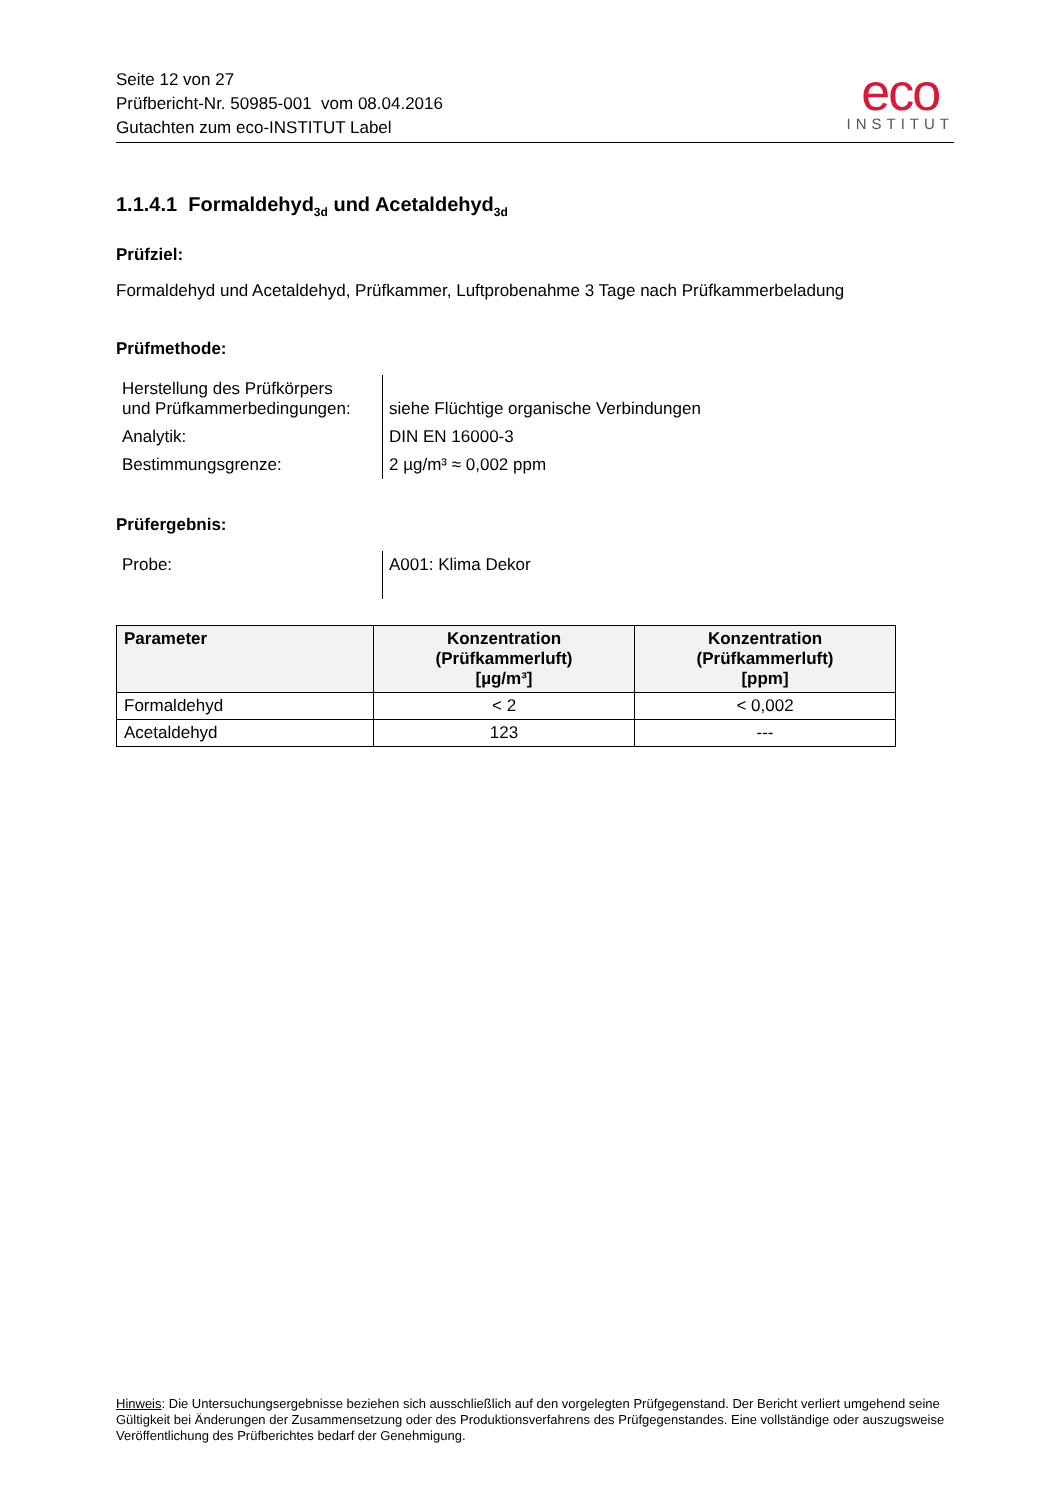Seite 12 von 27
Prüfbericht-Nr. 50985-001 vom 08.04.2016
Gutachten zum eco-INSTITUT Label
eco
INSTITUT
1.1.4.1 Formaldehyd<sub>3d</sub> und Acetaldehyd<sub>3d</sub>
Prüfziel:
Formaldehyd und Acetaldehyd, Prüfkammer, Luftprobenahme 3 Tage nach Prüfkammerbeladung
Prüfmethode:
| Herstellung des Prüfkörpers und Prüfkammerbedingungen: | siehe Flüchtige organische Verbindungen |
| Analytik: | DIN EN 16000-3 |
| Bestimmungsgrenze: | 2 µg/m³ ≈ 0,002 ppm |
Prüfergebnis:
| Probe: | A001: Klima Dekor |
| Parameter | Konzentration (Prüfkammerluft) [µg/m³] | Konzentration (Prüfkammerluft) [ppm] |
| --- | --- | --- |
| Formaldehyd | < 2 | < 0,002 |
| Acetaldehyd | 123 | --- |
Hinweis: Die Untersuchungsergebnisse beziehen sich ausschließlich auf den vorgelegten Prüfgegenstand. Der Bericht verliert umgehend seine Gültigkeit bei Änderungen der Zusammensetzung oder des Produktionsverfahrens des Prüfgegenstandes. Eine vollständige oder auszugsweise Veröffentlichung des Prüfberichtes bedarf der Genehmigung.